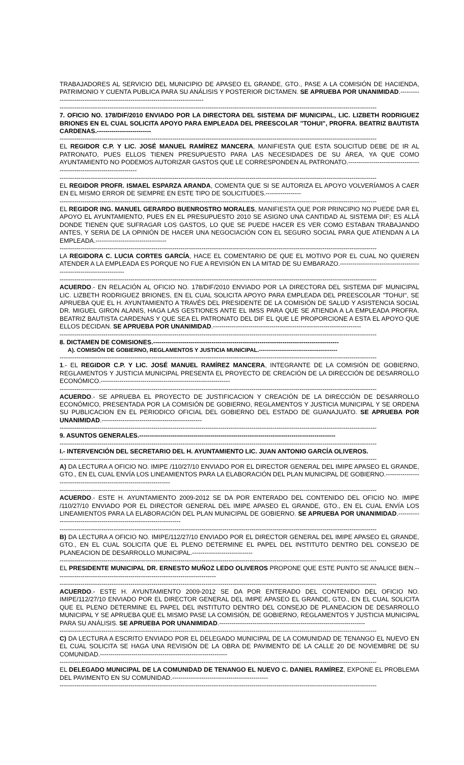TRABAJADORES AL SERVICIO DEL MUNICIPIO DE APASEO EL GRANDE, GTO., PASE A LA COMISIÓN DE HACIENDA, PATRIMONIO Y CUENTA PUBLICA PARA SU ANÁLISIS Y POSTERIOR DICTAMEN. SE APRUEBA POR UNANIMIDAD.------------------------------------------------------------------------------
--------------------------------------------------------------------------------------------------------------------------------------------------------
7. OFICIO NO. 178/DIF/2010 ENVIADO POR LA DIRECTORA DEL SISTEMA DIF MUNICIPAL, LIC. LIZBETH RODRIGUEZ BRIONES EN EL CUAL SOLICITA APOYO PARA EMPLEADA DEL PREESCOLAR "TOHUI", PROFRA. BEATRIZ BAUTISTA CARDENAS.--------------------------
--------------------------------------------------------------------------------------------------------------------------------------------------------
EL REGIDOR C.P. Y LIC. JOSÉ MANUEL RAMÍREZ MANCERA, MANIFIESTA QUE ESTA SOLICITUD DEBE DE IR AL PATRONATO, PUES ELLOS TIENEN PRESUPUESTO PARA LAS NECESIDADES DE SU ÁREA, YA QUE COMO AYUNTAMIENTO NO PODEMOS AUTORIZAR GASTOS QUE LE CORRESPONDEN AL PATRONATO.-----------------------------------------------------------------------
--------------------------------------------------------------------------------------------------------------------------------------------------------
EL REGIDOR PROFR. ISMAEL ESPARZA ARANDA, COMENTA QUE SI SE AUTORIZA EL APOYO VOLVERÍAMOS A CAER EN EL MISMO ERROR DE SIEMPRE EN ESTE TIPO DE SOLICITUDES.-----------------
--------------------------------------------------------------------------------------------------------------------------------------------------------
EL REGIDOR ING. MANUEL GERARDO BUENROSTRO MORALES, MANIFIESTA QUE POR PRINCIPIO NO PUEDE DAR EL APOYO EL AYUNTAMIENTO, PUES EN EL PRESUPUESTO 2010 SE ASIGNO UNA CANTIDAD AL SISTEMA DIF; ES ALLÁ DONDE TIENEN QUE SUFRAGAR LOS GASTOS, LO QUE SE PUEDE HACER ES VER COMO ESTABAN TRABAJANDO ANTES, Y SERIA DE LA OPINIÓN DE HACER UNA NEGOCIACIÓN CON EL SEGURO SOCIAL PARA QUE ATIENDAN A LA EMPLEADA.----------------------------------
--------------------------------------------------------------------------------------------------------------------------------------------------------
LA REGIDORA C. LUCIA CORTES GARCÍA, HACE EL COMENTARIO DE QUE EL MOTIVO POR EL CUAL NO QUIEREN ATENDER A LA EMPLEADA ES PORQUE NO FUE A REVISIÓN EN LA MITAD DE SU EMBARAZO.---------------------------------------------------------------------
--------------------------------------------------------------------------------------------------------------------------------------------------------
ACUERDO.- EN RELACIÓN AL OFICIO NO. 178/DIF/2010 ENVIADO POR LA DIRECTORA DEL SISTEMA DIF MUNICIPAL LIC. LIZBETH RODRIGUEZ BRIONES, EN EL CUAL SOLICITA APOYO PARA EMPLEADA DEL PREESCOLAR "TOHUI", SE APRUEBA QUE EL H. AYUNTAMIENTO A TRAVÉS DEL PRESIDENTE DE LA COMISIÓN DE SALUD Y ASISTENCIA SOCIAL DR. MIGUEL GIRON ALANIS, HAGA LAS GESTIONES ANTE EL IMSS PARA QUE SE ATIENDA A LA EMPLEADA PROFRA. BEATRIZ BAUTISTA CARDENAS Y QUE SEA EL PATRONATO DEL DIF EL QUE LE PROPORCIONE A ESTA EL APOYO QUE ELLOS DECIDAN. SE APRUEBA POR UNANIMIDAD.-----------------------------------------------------------------------
--------------------------------------------------------------------------------------------------------------------------------------------------------
8. DICTAMEN DE COMISIONES.-----------------------------------------------------------------------------------------
A). COMISIÓN DE GOBIERNO, REGLAMENTOS Y JUSTICIA MUNICIPAL.------------------------------------------
--------------------------------------------------------------------------------------------------------------------------------------------------------
1.- EL REGIDOR C.P. Y LIC. JOSÉ MANUEL RAMÍREZ MANCERA, INTEGRANTE DE LA COMISIÓN DE GOBIERNO, REGLAMENTOS Y JUSTICIA MUNICIPAL PRESENTA EL PROYECTO DE CREACIÓN DE LA DIRECCIÓN DE DESARROLLO ECONÓMICO.--------------------------------------------------------------
--------------------------------------------------------------------------------------------------------------------------------------------------------
ACUERDO.- SE APRUEBA EL PROYECTO DE JUSTIFICACION Y CREACIÓN DE LA DIRECCIÓN DE DESARROLLO ECONÓMICO, PRESENTADA POR LA COMISIÓN DE GOBIERNO, REGLAMENTOS Y JUSTICIA MUNICIPAL Y SE ORDENA SU PUBLICACION EN EL PERIODICO OFICIAL DEL GOBIERNO DEL ESTADO DE GUANAJUATO. SE APRUEBA POR UNANIMIDAD.------------------------------------------------
--------------------------------------------------------------------------------------------------------------------------------------------------------
9. ASUNTOS GENERALES.----------------------------------------------------------------------------------------------
--------------------------------------------------------------------------------------------------------------------------------------------------------
I.- INTERVENCIÓN DEL SECRETARIO DEL H. AYUNTAMIENTO LIC. JUAN ANTONIO GARCÍA OLIVEROS.
--------------------------------------------------------------------------------------------------------------------------------------------------------
A) DA LECTURA A OFICIO NO. IMIPE /110/27/10 ENVIADO POR EL DIRECTOR GENERAL DEL IMIPE APASEO EL GRANDE, GTO., EN EL CUAL ENVÍA LOS LINEAMIENTOS PARA LA ELABORACIÓN DEL PLAN MUNICIPAL DE GOBIERNO.---------------------------------------------------------------------
--------------------------------------------------------------------------------------------------------------------------------------------------------
ACUERDO.- ESTE H. AYUNTAMIENTO 2009-2012 SE DA POR ENTERADO DEL CONTENIDO DEL OFICIO NO. IMIPE /110/27/10 ENVIADO POR EL DIRECTOR GENERAL DEL IMIPE APASEO EL GRANDE, GTO., EN EL CUAL ENVÍA LOS LINEAMIENTOS PARA LA ELABORACIÓN DEL PLAN MUNICIPAL DE GOBIERNO. SE APRUEBA POR UNANIMIDAD.--------------------------------------------------------------------
--------------------------------------------------------------------------------------------------------------------------------------------------------
B) DA LECTURA A OFICIO NO. IMIPE/112/27/10 ENVIADO POR EL DIRECTOR GENERAL DEL IMIPE APASEO EL GRANDE, GTO., EN EL CUAL SOLICITA QUE EL PLENO DETERMINE EL PAPEL DEL INSTITUTO DENTRO DEL CONSEJO DE PLANEACION DE DESARROLLO MUNICIPAL.-----------------------------
--------------------------------------------------------------------------------------------------------------------------------------------------------
EL PRESIDENTE MUNICIPAL DR. ERNESTO MUÑOZ LEDO OLIVEROS PROPONE QUE ESTE PUNTO SE ANALICE BIEN.-----------------------------------------------------------------------------
--------------------------------------------------------------------------------------------------------------------------------------------------------
ACUERDO.- ESTE H. AYUNTAMIENTO 2009-2012 SE DA POR ENTERADO DEL CONTENIDO DEL OFICIO NO. IMIPE/112/27/10 ENVIADO POR EL DIRECTOR GENERAL DEL IMIPE APASEO EL GRANDE, GTO., EN EL CUAL SOLICITA QUE EL PLENO DETERMINE EL PAPEL DEL INSTITUTO DENTRO DEL CONSEJO DE PLANEACION DE DESARROLLO MUNICIPAL Y SE APRUEBA QUE EL MISMO PASE LA COMISIÓN, DE GOBIERNO, REGLAMENTOS Y JUSTICIA MUNICIPAL PARA SU ANÁLISIS. SE APRUEBA POR UNANIMIDAD.----------------------------------------------------------------------
--------------------------------------------------------------------------------------------------------------------------------------------------------
C) DA LECTURA A ESCRITO ENVIADO POR EL DELEGADO MUNICIPAL DE LA COMUNIDAD DE TENANGO EL NUEVO EN EL CUAL SOLICITA SE HAGA UNA REVISIÓN DE LA OBRA DE PAVIMENTO DE LA CALLE 20 DE NOVIEMBRE DE SU COMUNIDAD.-------------------------------------------------------------
--------------------------------------------------------------------------------------------------------------------------------------------------------
EL DELEGADO MUNICIPAL DE LA COMUNIDAD DE TENANGO EL NUEVO C. DANIEL RAMÍREZ, EXPONE EL PROBLEMA DEL PAVIMENTO EN SU COMUNIDAD.----------------------------------------------
--------------------------------------------------------------------------------------------------------------------------------------------------------